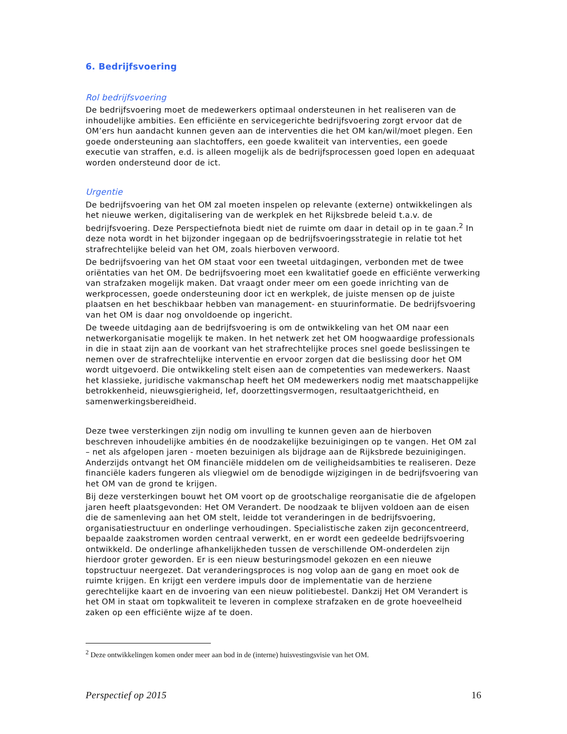6. Bedrijfsvoering
Rol bedrijfsvoering
De bedrijfsvoering moet de medewerkers optimaal ondersteunen in het realiseren van de inhoudelijke ambities. Een efficiënte en servicegerichte bedrijfsvoering zorgt ervoor dat de OM’ers hun aandacht kunnen geven aan de interventies die het OM kan/wil/moet plegen. Een goede ondersteuning aan slachtoffers, een goede kwaliteit van interventies, een goede executie van straffen, e.d. is alleen mogelijk als de bedrijfsprocessen goed lopen en adequaat worden ondersteund door de ict.
Urgentie
De bedrijfsvoering van het OM zal moeten inspelen op relevante (externe) ontwikkelingen als het nieuwe werken, digitalisering van de werkplek en het Rijksbrede beleid t.a.v. de bedrijfsvoering. Deze Perspectiefnota biedt niet de ruimte om daar in detail op in te gaan.<sup>2</sup> In deze nota wordt in het bijzonder ingegaan op de bedrijfsvoeringsstrategie in relatie tot het strafrechtelijke beleid van het OM, zoals hierboven verwoord.
De bedrijfsvoering van het OM staat voor een tweetal uitdagingen, verbonden met de twee oriëntaties van het OM. De bedrijfsvoering moet een kwalitatief goede en efficiënte verwerking van strafzaken mogelijk maken. Dat vraagt onder meer om een goede inrichting van de werkprocessen, goede ondersteuning door ict en werkplek, de juiste mensen op de juiste plaatsen en het beschikbaar hebben van management- en stuurinformatie. De bedrijfsvoering van het OM is daar nog onvoldoende op ingericht.
De tweede uitdaging aan de bedrijfsvoering is om de ontwikkeling van het OM naar een netwerkorganisatie mogelijk te maken. In het netwerk zet het OM hoogwaardige professionals in die in staat zijn aan de voorkant van het strafrechtelijke proces snel goede beslissingen te nemen over de strafrechtelijke interventie en ervoor zorgen dat die beslissing door het OM wordt uitgevoerd. Die ontwikkeling stelt eisen aan de competenties van medewerkers. Naast het klassieke, juridische vakmanschap heeft het OM medewerkers nodig met maatschappelijke betrokkenheid, nieuwsgierigheid, lef, doorzettingsvermogen, resultaatgerichtheid, en samenwerkingsbereidheid.
Deze twee versterkingen zijn nodig om invulling te kunnen geven aan de hierboven beschreven inhoudelijke ambities én de noodzakelijke bezuinigingen op te vangen. Het OM zal – net als afgelopen jaren - moeten bezuinigen als bijdrage aan de Rijksbrede bezuinigingen. Anderzijds ontvangt het OM financiële middelen om de veiligheidsambities te realiseren. Deze financiële kaders fungeren als vliegwiel om de benodigde wijzigingen in de bedrijfsvoering van het OM van de grond te krijgen.
Bij deze versterkingen bouwt het OM voort op de grootschalige reorganisatie die de afgelopen jaren heeft plaatsgevonden: Het OM Verandert. De noodzaak te blijven voldoen aan de eisen die de samenleving aan het OM stelt, leidde tot veranderingen in de bedrijfsvoering, organisatiestructuur en onderlinge verhoudingen. Specialistische zaken zijn geconcentreerd, bepaalde zaakstromen worden centraal verwerkt, en er wordt een gedeelde bedrijfsvoering ontwikkeld. De onderlinge afhankelijkheden tussen de verschillende OM-onderdelen zijn hierdoor groter geworden. Er is een nieuw besturingsmodel gekozen en een nieuwe topstructuur neergezet. Dat veranderingsproces is nog volop aan de gang en moet ook de ruimte krijgen. En krijgt een verdere impuls door de implementatie van de herziene gerechtelijke kaart en de invoering van een nieuw politiebestel. Dankzij Het OM Verandert is het OM in staat om topkwaliteit te leveren in complexe strafzaken en de grote hoeveelheid zaken op een efficiënte wijze af te doen.
<sup>2</sup> Deze ontwikkelingen komen onder meer aan bod in de (interne) huisvestingsvisie van het OM.
Perspectief op 2015 16